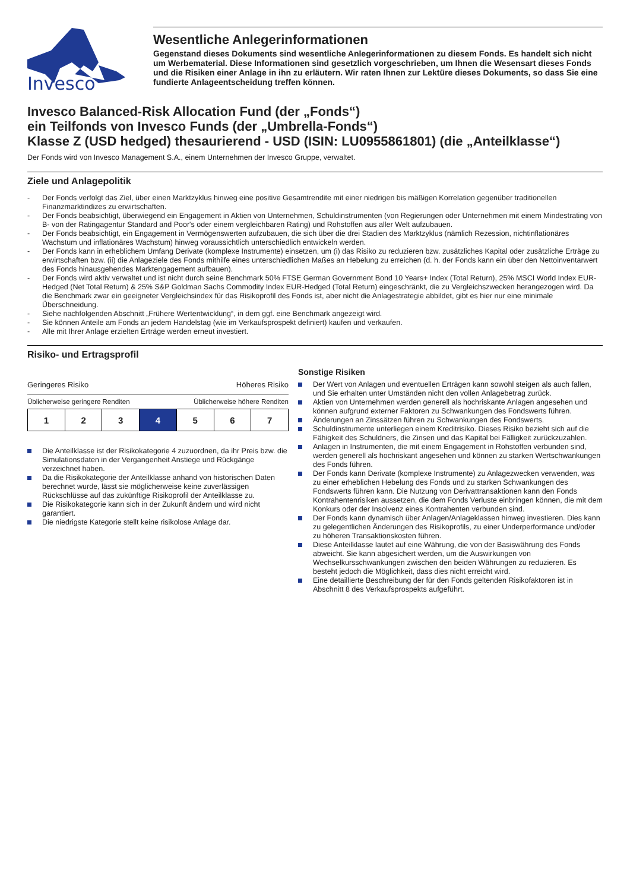Invesco
Wesentliche Anlegerinformationen
Gegenstand dieses Dokuments sind wesentliche Anlegerinformationen zu diesem Fonds. Es handelt sich nicht um Werbematerial. Diese Informationen sind gesetzlich vorgeschrieben, um Ihnen die Wesensart dieses Fonds und die Risiken einer Anlage in ihn zu erläutern. Wir raten Ihnen zur Lektüre dieses Dokuments, so dass Sie eine fundierte Anlageentscheidung treffen können.
Invesco Balanced-Risk Allocation Fund (der „Fonds“)
ein Teilfonds von Invesco Funds (der „Umbrella-Fonds“)
Klasse Z (USD hedged) thesaurierend - USD (ISIN: LU0955861801) (die „Anteilklasse“)
Der Fonds wird von Invesco Management S.A., einem Unternehmen der Invesco Gruppe, verwaltet.
Ziele und Anlagepolitik
- Der Fonds verfolgt das Ziel, über einen Marktzyklus hinweg eine positive Gesamtrendite mit einer niedrigen bis mäßigen Korrelation gegenüber traditionellen Finanzmarktindizes zu erwirtschaften.
- Der Fonds beabsichtigt, überwiegend ein Engagement in Aktien von Unternehmen, Schuldinstrumenten (von Regierungen oder Unternehmen mit einem Mindestrating von B- von der Ratingagentur Standard and Poor's oder einem vergleichbaren Rating) und Rohstoffen aus aller Welt aufzubauen.
- Der Fonds beabsichtigt, ein Engagement in Vermögenswerten aufzubauen, die sich über die drei Stadien des Marktzyklus (nämlich Rezession, nichtinflationäres Wachstum und inflationäres Wachstum) hinweg voraussichtlich unterschiedlich entwickeln werden.
- Der Fonds kann in erheblichem Umfang Derivate (komplexe Instrumente) einsetzen, um (i) das Risiko zu reduzieren bzw. zusätzliches Kapital oder zusätzliche Erträge zu erwirtschaften bzw. (ii) die Anlageziele des Fonds mithilfe eines unterschiedlichen Maßes an Hebelung zu erreichen (d. h. der Fonds kann ein über den Nettoinventarwert des Fonds hinausgehendes Marktengagement aufbauen).
- Der Fonds wird aktiv verwaltet und ist nicht durch seine Benchmark 50% FTSE German Government Bond 10 Years+ Index (Total Return), 25% MSCI World Index EUR-Hedged (Net Total Return) & 25% S&P Goldman Sachs Commodity Index EUR-Hedged (Total Return) eingeschränkt, die zu Vergleichszwecken herangezogen wird. Da die Benchmark zwar ein geeigneter Vergleichsindex für das Risikoprofil des Fonds ist, aber nicht die Anlagestrategie abbildet, gibt es hier nur eine minimale Überschneidung.
- Siehe nachfolgenden Abschnitt „Frühere Wertentwicklung“, in dem ggf. eine Benchmark angezeigt wird.
- Sie können Anteile am Fonds an jedem Handelstag (wie im Verkaufsprospekt definiert) kaufen und verkaufen.
- Alle mit Ihrer Anlage erzielten Erträge werden erneut investiert.
Risiko- und Ertragsprofil
Geringeres Risiko Höheres Risiko
Üblicherweise geringere Renditen Üblicherweise höhere Renditen
| 1 | 2 | 3 | 4 | 5 | 6 | 7 |
Die Anteilklasse ist der Risikokategorie 4 zuzuordnen, da ihr Preis bzw. die Simulationsdaten in der Vergangenheit Anstiege und Rückgänge verzeichnet haben.
Da die Risikokategorie der Anteilklasse anhand von historischen Daten berechnet wurde, lässt sie möglicherweise keine zuverlässigen Rückschlüsse auf das zukünftige Risikoprofil der Anteilklasse zu.
Die Risikokategorie kann sich in der Zukunft ändern und wird nicht garantiert.
Die niedrigste Kategorie stellt keine risikolose Anlage dar.
Sonstige Risiken
Der Wert von Anlagen und eventuellen Erträgen kann sowohl steigen als auch fallen, und Sie erhalten unter Umständen nicht den vollen Anlagebetrag zurück.
Aktien von Unternehmen werden generell als hochriskante Anlagen angesehen und können aufgrund externer Faktoren zu Schwankungen des Fondswerts führen.
Änderungen an Zinssätzen führen zu Schwankungen des Fondswerts.
Schuldinstrumente unterliegen einem Kreditrisiko. Dieses Risiko bezieht sich auf die Fähigkeit des Schuldners, die Zinsen und das Kapital bei Fälligkeit zurückzuzahlen.
Anlagen in Instrumenten, die mit einem Engagement in Rohstoffen verbunden sind, werden generell als hochriskant angesehen und können zu starken Wertschwankungen des Fonds führen.
Der Fonds kann Derivate (komplexe Instrumente) zu Anlagezwecken verwenden, was zu einer erheblichen Hebelung des Fonds und zu starken Schwankungen des Fondswerts führen kann. Die Nutzung von Derivattransaktionen kann den Fonds Kontrahentenrisiken aussetzen, die dem Fonds Verluste einbringen können, die mit dem Konkurs oder der Insolvenz eines Kontrahenten verbunden sind.
Der Fonds kann dynamisch über Anlagen/Anlageklassen hinweg investieren. Dies kann zu gelegentlichen Änderungen des Risikoprofils, zu einer Underperformance und/oder zu höheren Transaktionskosten führen.
Diese Anteilklasse lautet auf eine Währung, die von der Basiswährung des Fonds abweicht. Sie kann abgesichert werden, um die Auswirkungen von Wechselkursschwankungen zwischen den beiden Währungen zu reduzieren. Es besteht jedoch die Möglichkeit, dass dies nicht erreicht wird.
Eine detaillierte Beschreibung der für den Fonds geltenden Risikofaktoren ist in Abschnitt 8 des Verkaufsprospekts aufgeführt.